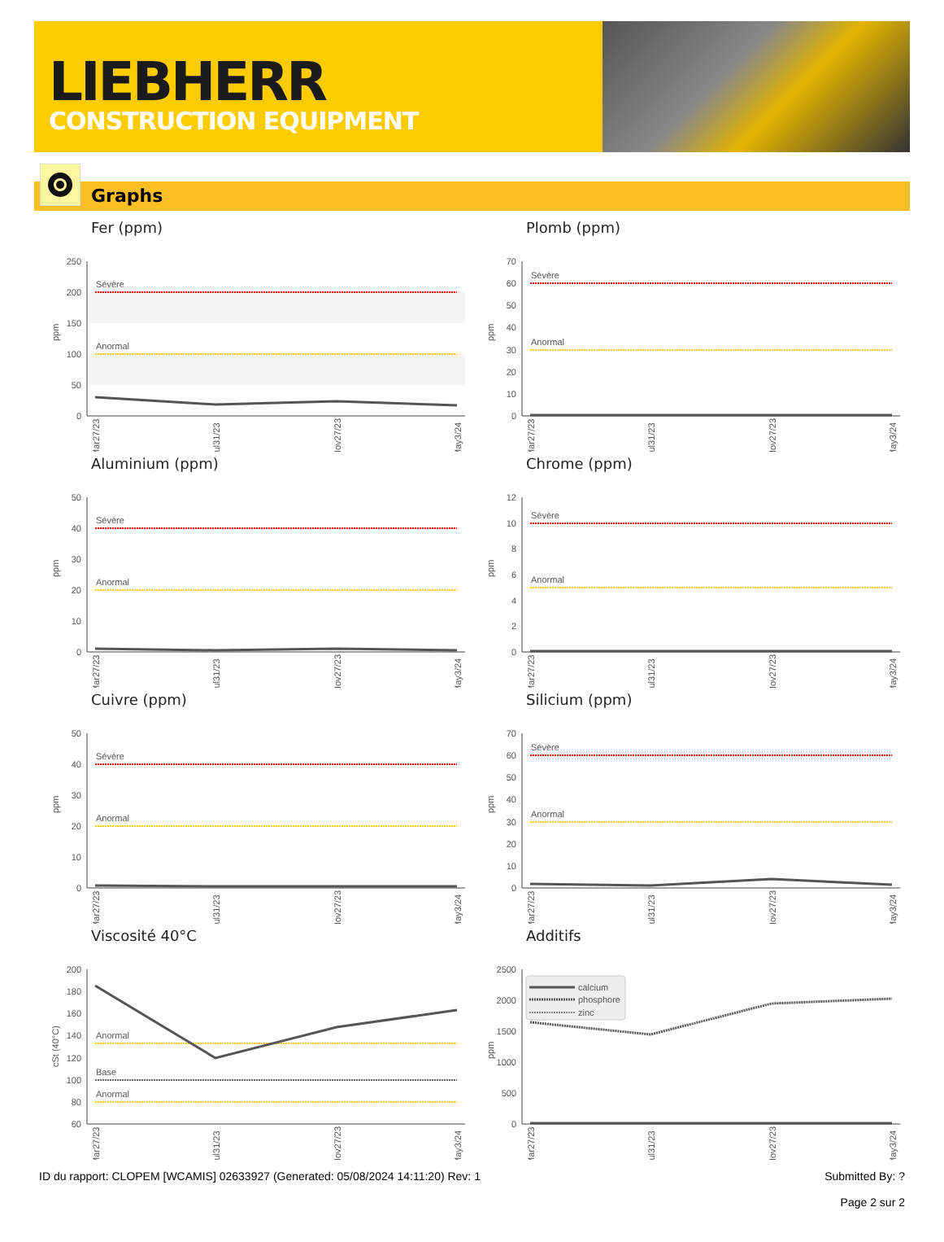LIEBHERR
CONSTRUCTION EQUIPMENT
Graphs
Fer (ppm)
250
200
150
100
50
0
ppm
Sévère
Anormal
Mar27/23
Jul31/23
Nov27/23
May3/24
Plomb (ppm)
70
60
50
40
30
20
10
0
ppm
Sévère
Anormal
Mar27/23
Jul31/23
Nov27/23
May3/24
Aluminium (ppm)
50
40
30
20
10
0
ppm
Sévère
Anormal
Mar27/23
Jul31/23
Nov27/23
May3/24
Chrome (ppm)
12
10
8
6
4
2
0
ppm
Sévère
Anormal
Mar27/23
Jul31/23
Nov27/23
May3/24
Cuivre (ppm)
50
40
30
20
10
0
ppm
Sévère
Anormal
Mar27/23
Jul31/23
Nov27/23
May3/24
Silicium (ppm)
70
60
50
40
30
20
10
0
ppm
Sévère
Anormal
Mar27/23
Jul31/23
Nov27/23
May3/24
Viscosité 40°C
200
180
160
140
120
100
80
60
cSt (40°C)
Anormal
Base
Anormal
Mar27/23
Jul31/23
Nov27/23
May3/24
Additifs
2500
2000
1500
1000
500
0
ppm
calcium
phosphore
zinc
Mar27/23
Jul31/23
Nov27/23
May3/24
ID du rapport: CLOPEM [WCAMIS] 02633927 (Generated: 05/08/2024 14:11:20) Rev: 1 Submitted By: ?
Page 2 sur 2